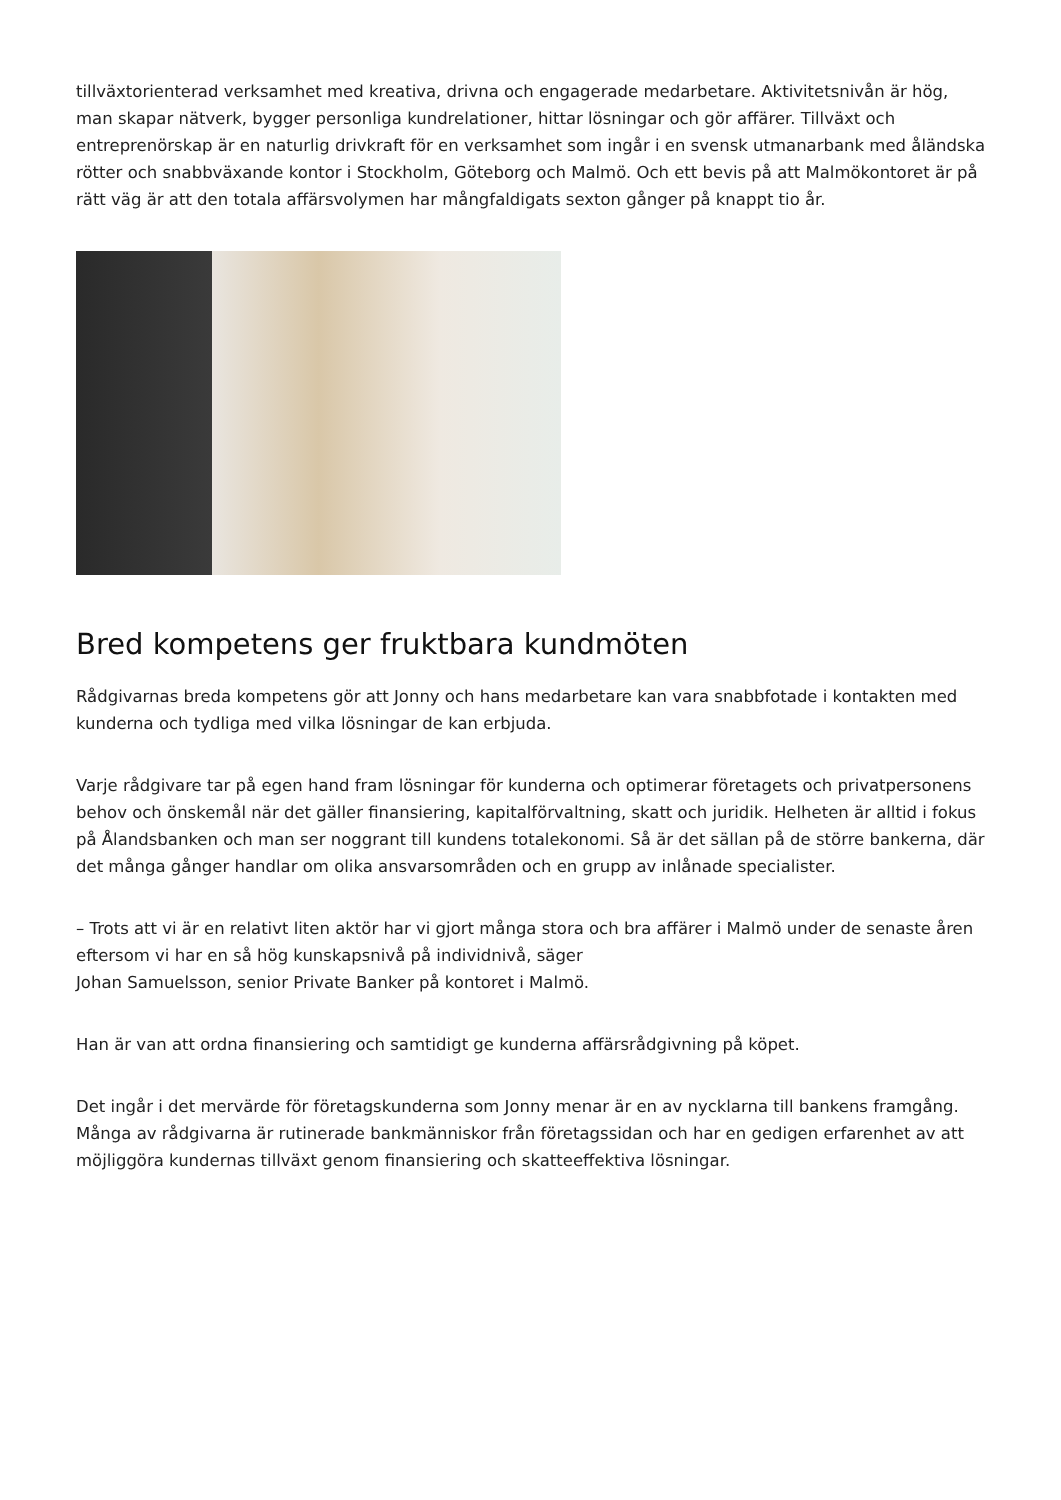tillväxtorienterad verksamhet med kreativa, drivna och engagerade medarbetare. Aktivitetsnivån är hög, man skapar nätverk, bygger personliga kundrelationer, hittar lösningar och gör affärer. Tillväxt och entreprenörskap är en naturlig drivkraft för en verksamhet som ingår i en svensk utmanarbank med åländska rötter och snabbväxande kontor i Stockholm, Göteborg och Malmö. Och ett bevis på att Malmökontoret är på rätt väg är att den totala affärsvolymen har mångfaldigats sexton gånger på knappt tio år.
Bred kompetens ger fruktbara kundmöten
Rådgivarnas breda kompetens gör att Jonny och hans medarbetare kan vara snabbfotade i kontakten med kunderna och tydliga med vilka lösningar de kan erbjuda.
Varje rådgivare tar på egen hand fram lösningar för kunderna och optimerar företagets och privatpersonens behov och önskemål när det gäller finansiering, kapitalförvaltning, skatt och juridik. Helheten är alltid i fokus på Ålandsbanken och man ser noggrant till kundens totalekonomi. Så är det sällan på de större bankerna, där det många gånger handlar om olika ansvarsområden och en grupp av inlånade specialister.
– Trots att vi är en relativt liten aktör har vi gjort många stora och bra affärer i Malmö under de senaste åren eftersom vi har en så hög kunskapsnivå på individnivå, säger
Johan Samuelsson, senior Private Banker på kontoret i Malmö.
Han är van att ordna finansiering och samtidigt ge kunderna affärsrådgivning på köpet.
Det ingår i det mervärde för företagskunderna som Jonny menar är en av nycklarna till bankens framgång. Många av rådgivarna är rutinerade bankmänniskor från företagssidan och har en gedigen erfarenhet av att möjliggöra kundernas tillväxt genom finansiering och skatteeffektiva lösningar.